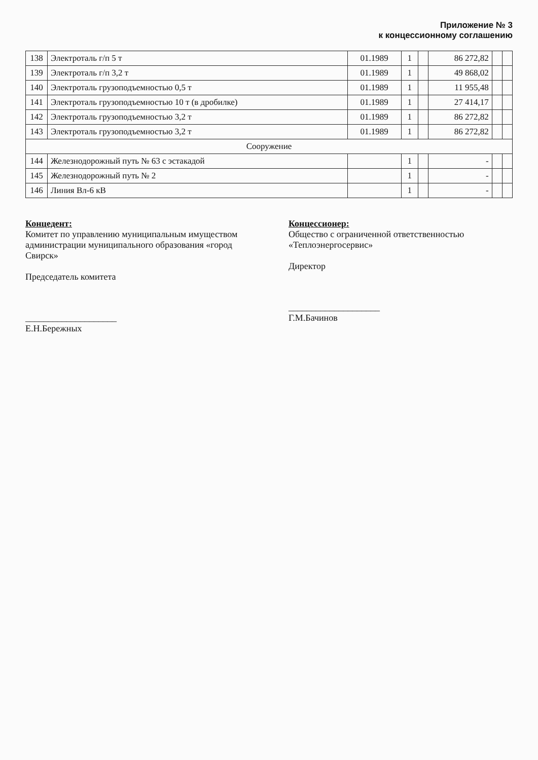Приложение № 3
к концессионному соглашению
| 138 | Электроталь г/п 5 т | 01.1989 | 1 | | 86 272,82 | | |
| 139 | Электроталь г/п 3,2 т | 01.1989 | 1 | | 49 868,02 | | |
| 140 | Электроталь грузоподъемностью 0,5 т | 01.1989 | 1 | | 11 955,48 | | |
| 141 | Электроталь грузоподъемностью 10 т (в дробилке) | 01.1989 | 1 | | 27 414,17 | | |
| 142 | Электроталь грузоподъемностью 3,2 т | 01.1989 | 1 | | 86 272,82 | | |
| 143 | Электроталь грузоподъемностью 3,2 т | 01.1989 | 1 | | 86 272,82 | | |
| Сооружение | | | | | | | |
| 144 | Железнодорожный путь № 63 с эстакадой | | 1 | | - | | |
| 145 | Железнодорожный путь № 2 | | 1 | | - | | |
| 146 | Линия Вл-6 кВ | | 1 | | - | | |
Концедент:
Комитет по управлению муниципальным имуществом администрации муниципального образования «город Свирск»
Председатель комитета
____________________ Е.Н.Бережных
Концессионер:
Общество с ограниченной ответственностью «Теплоэнергосервис»
Директор
____________________ Г.М.Бачинов